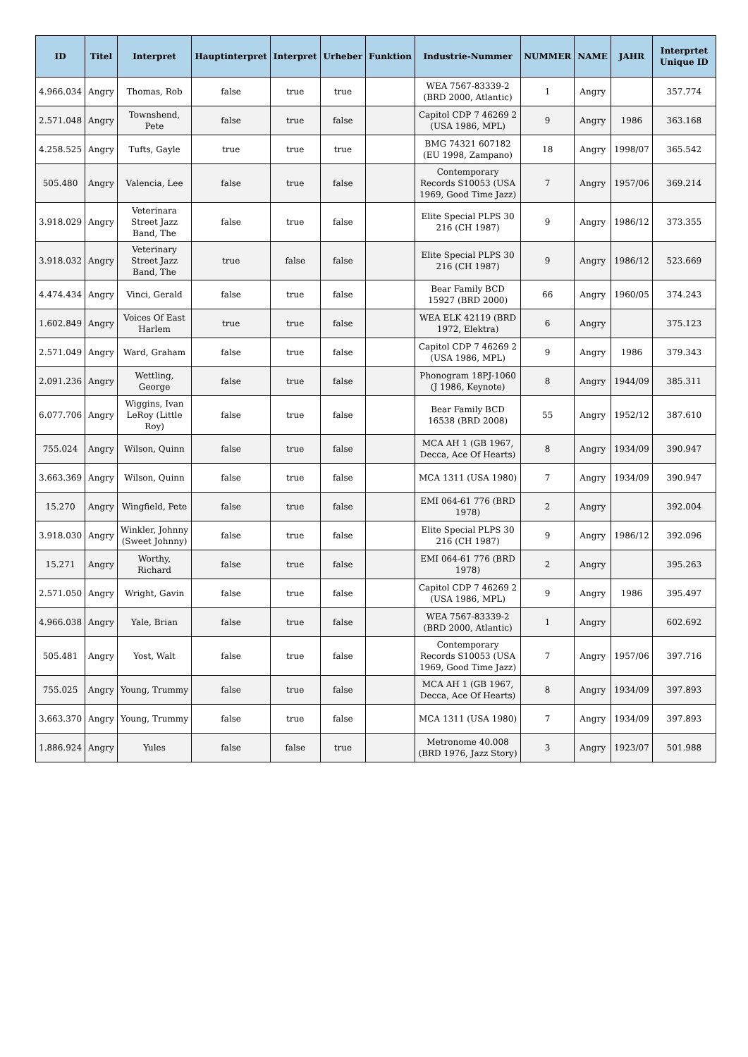| ID | Titel | Interpret | Hauptinterpret | Interpret | Urheber | Funktion | Industrie-Nummer | NUMMER | NAME | JAHR | Interprtet Unique ID |
| --- | --- | --- | --- | --- | --- | --- | --- | --- | --- | --- | --- |
| 4.966.034 | Angry | Thomas, Rob | false | true | true | | WEA 7567-83339-2 (BRD 2000, Atlantic) | 1 | Angry | | 357.774 |
| 2.571.048 | Angry | Townshend, Pete | false | true | false | | Capitol CDP 7 46269 2 (USA 1986, MPL) | 9 | Angry | 1986 | 363.168 |
| 4.258.525 | Angry | Tufts, Gayle | true | true | true | | BMG 74321 607182 (EU 1998, Zampano) | 18 | Angry | 1998/07 | 365.542 |
| 505.480 | Angry | Valencia, Lee | false | true | false | | Contemporary Records S10053 (USA 1969, Good Time Jazz) | 7 | Angry | 1957/06 | 369.214 |
| 3.918.029 | Angry | Veterinara Street Jazz Band, The | false | true | false | | Elite Special PLPS 30 216 (CH 1987) | 9 | Angry | 1986/12 | 373.355 |
| 3.918.032 | Angry | Veterinary Street Jazz Band, The | true | false | false | | Elite Special PLPS 30 216 (CH 1987) | 9 | Angry | 1986/12 | 523.669 |
| 4.474.434 | Angry | Vinci, Gerald | false | true | false | | Bear Family BCD 15927 (BRD 2000) | 66 | Angry | 1960/05 | 374.243 |
| 1.602.849 | Angry | Voices Of East Harlem | true | true | false | | WEA ELK 42119 (BRD 1972, Elektra) | 6 | Angry | | 375.123 |
| 2.571.049 | Angry | Ward, Graham | false | true | false | | Capitol CDP 7 46269 2 (USA 1986, MPL) | 9 | Angry | 1986 | 379.343 |
| 2.091.236 | Angry | Wettling, George | false | true | false | | Phonogram 18PJ-1060 (J 1986, Keynote) | 8 | Angry | 1944/09 | 385.311 |
| 6.077.706 | Angry | Wiggins, Ivan LeRoy (Little Roy) | false | true | false | | Bear Family BCD 16538 (BRD 2008) | 55 | Angry | 1952/12 | 387.610 |
| 755.024 | Angry | Wilson, Quinn | false | true | false | | MCA AH 1 (GB 1967, Decca, Ace Of Hearts) | 8 | Angry | 1934/09 | 390.947 |
| 3.663.369 | Angry | Wilson, Quinn | false | true | false | | MCA 1311 (USA 1980) | 7 | Angry | 1934/09 | 390.947 |
| 15.270 | Angry | Wingfield, Pete | false | true | false | | EMI 064-61 776 (BRD 1978) | 2 | Angry | | 392.004 |
| 3.918.030 | Angry | Winkler, Johnny (Sweet Johnny) | false | true | false | | Elite Special PLPS 30 216 (CH 1987) | 9 | Angry | 1986/12 | 392.096 |
| 15.271 | Angry | Worthy, Richard | false | true | false | | EMI 064-61 776 (BRD 1978) | 2 | Angry | | 395.263 |
| 2.571.050 | Angry | Wright, Gavin | false | true | false | | Capitol CDP 7 46269 2 (USA 1986, MPL) | 9 | Angry | 1986 | 395.497 |
| 4.966.038 | Angry | Yale, Brian | false | true | false | | WEA 7567-83339-2 (BRD 2000, Atlantic) | 1 | Angry | | 602.692 |
| 505.481 | Angry | Yost, Walt | false | true | false | | Contemporary Records S10053 (USA 1969, Good Time Jazz) | 7 | Angry | 1957/06 | 397.716 |
| 755.025 | Angry | Young, Trummy | false | true | false | | MCA AH 1 (GB 1967, Decca, Ace Of Hearts) | 8 | Angry | 1934/09 | 397.893 |
| 3.663.370 | Angry | Young, Trummy | false | true | false | | MCA 1311 (USA 1980) | 7 | Angry | 1934/09 | 397.893 |
| 1.886.924 | Angry | Yules | false | false | true | | Metronome 40.008 (BRD 1976, Jazz Story) | 3 | Angry | 1923/07 | 501.988 |